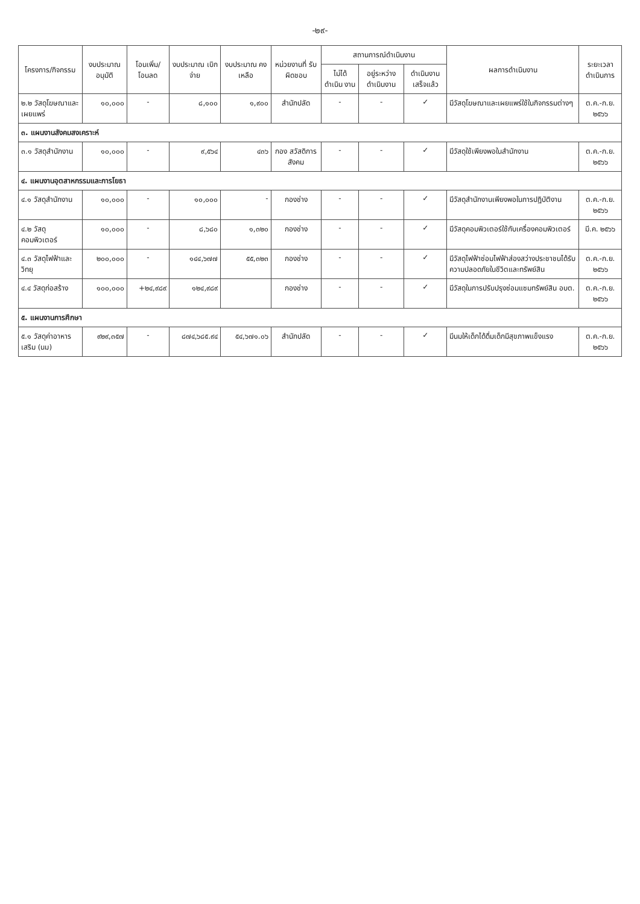-๒๙-
| โครงการ/กิจกรรม | งบประมาณ อนุมัติ | โอนเพิ่ม/ โอนลด | งบประมาณ เบิกจ่าย | งบประมาณ คงเหลือ | หน่วยงานที่ รับผิดชอบ | สถานการณ์ดำเนินงาน | | | ผลการดำเนินงาน | ระยะเวลา ดำเนินการ |
| --- | --- | --- | --- | --- | --- | --- | --- | --- | --- | --- |
| | | | | | | ไม่ได้ ดำเนิน งาน | อยู่ระหว่าง ดำเนินงาน | ดำเนินงาน เสร็จแล้ว | | |
| ๒.๒ วัสดุโฆษณาและเผยแพร่ | ๑๐,๐๐๐ | - | ๘,๑๐๐ | ๑,๙๐๐ | สำนักปลัด | - | - | ✓ | มีวัสดุโฆษณาและเผยแพร่ใช้ในกิจกรรมต่างๆ | ต.ค.-ก.ย. ๒๕๖๖ |
| ๓. แผนงานสังคมสงเคราะห์ | | | | | | | | | | |
| ๓.๑ วัสดุสำนักงาน | ๑๐,๐๐๐ | - | ๙,๕๖๔ | ๔๓๖ | กอง สวัสดิการ สังคม | - | - | ✓ | มีวัสดุใช้เพียงพอในสำนักงาน | ต.ค.-ก.ย. ๒๕๖๖ |
| ๔. แผนงานอุตสาหกรรมและการโยธา | | | | | | | | | | |
| ๔.๑ วัสดุสำนักงาน | ๑๐,๐๐๐ | - | ๑๐,๐๐๐ | - | กองช่าง | - | - | ✓ | มีวัสดุสำนักงานเพียงพอในการปฏิบัติงาน | ต.ค.-ก.ย. ๒๕๖๖ |
| ๔.๒ วัสดุคอมพิวเตอร์ | ๑๐,๐๐๐ | - | ๘,๖๘๐ | ๑,๓๒๐ | กองช่าง | - | - | ✓ | มีวัสดุคอมพิวเตอร์ใช้กับเครื่องคอมพิวเตอร์ | มี.ค. ๒๕๖๖ |
| ๔.๓ วัสดุไฟฟ้าและวิทยุ | ๒๐๐,๐๐๐ | - | ๑๔๔,๖๗๗ | ๕๕,๓๒๓ | กองช่าง | - | - | ✓ | มีวัสดุไฟฟ้าซ่อมไฟฟ้าส่องสว่างประชาชนได้รับความปลอดภัยในชีวิตและทรัพย์สิน | ต.ค.-ก.ย. ๒๕๖๖ |
| ๔.๔ วัสดุก่อสร้าง | ๑๐๐,๐๐๐ | +๒๔,๙๘๙ | ๑๒๔,๙๘๙ | | กองช่าง | - | - | ✓ | มีวัสดุในการปรับปรุงซ่อมแซมทรัพย์สิน อบต. | ต.ค.-ก.ย. ๒๕๖๖ |
| ๕. แผนงานการศึกษา | | | | | | | | | | |
| ๕.๑ วัสดุค่าอาหารเสริม (นม) | ๙๒๙,๓๕๗ | - | ๘๗๔,๖๘๕.๙๔ | ๕๔,๖๗๑.๐๖ | สำนักปลัด | - | - | ✓ | มีนมให้เด็กได้ดื่มเด็กมีสุขภาพแข็งแรง | ต.ค.-ก.ย. ๒๕๖๖ |